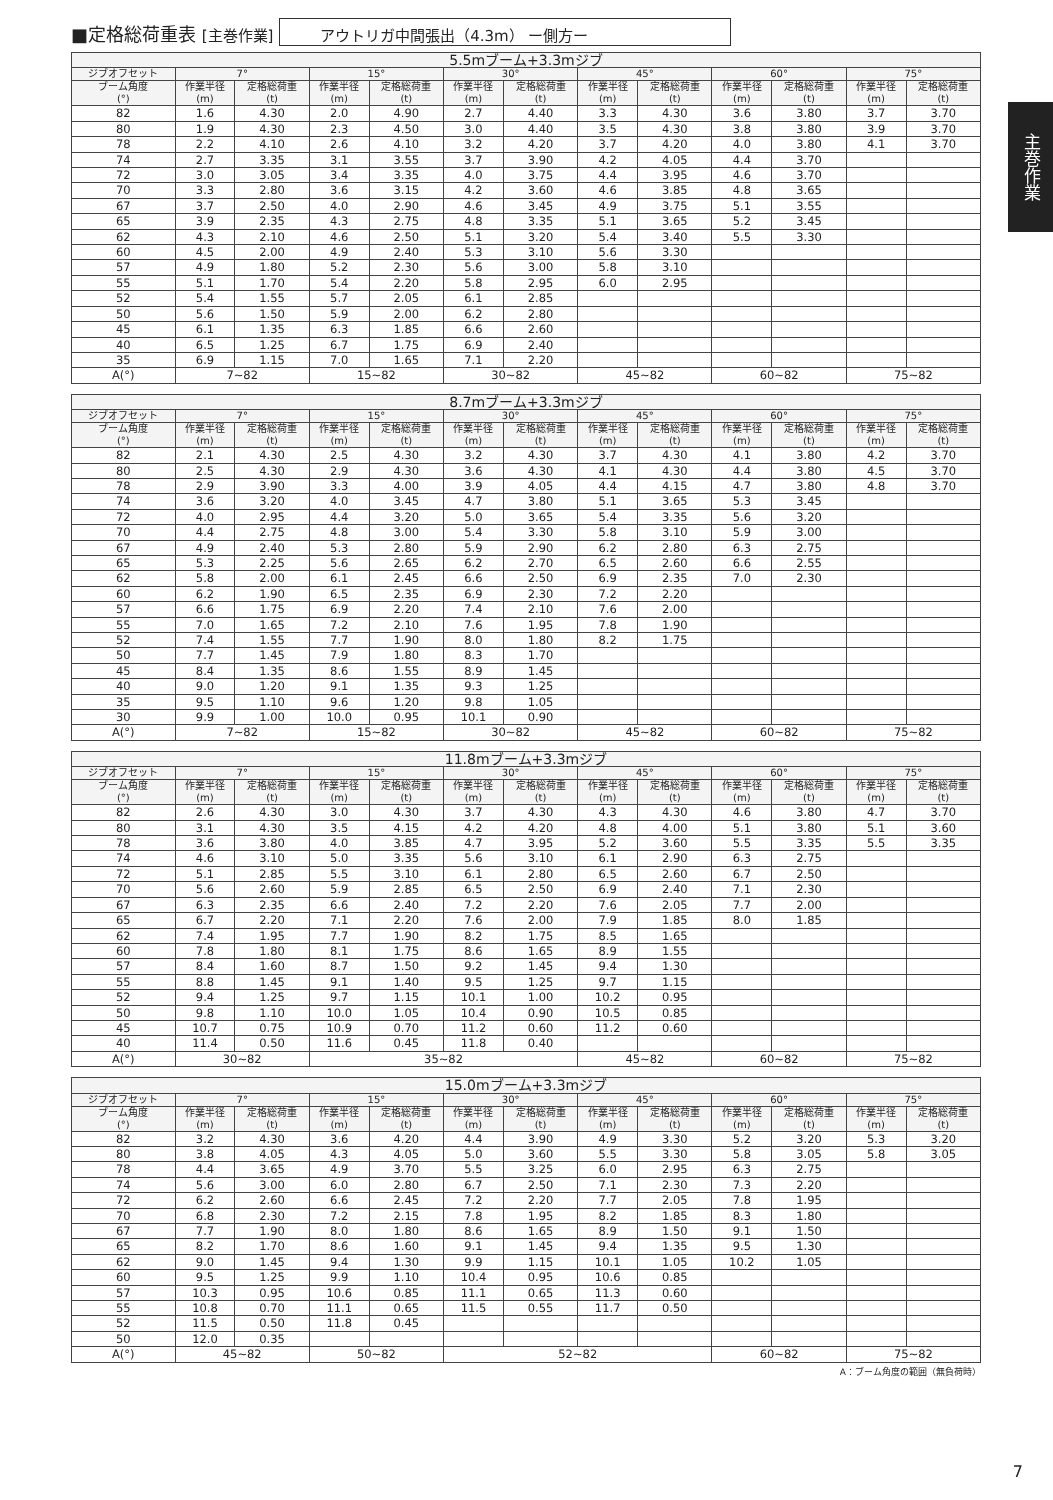主巻作業
■定格総荷重表 [主巻作業] アウトリガ中間張出（4.3m） ー側方ー
| 5.5mブーム+3.3mジブ | | | | | | | | | | | | |
| ジブオフセット | 7° | | 15° | | 30° | | 45° | | 60° | | 75° | |
| ブーム角度 (°) | 作業半径 (m) | 定格総荷重 (t) | 作業半径 (m) | 定格総荷重 (t) | 作業半径 (m) | 定格総荷重 (t) | 作業半径 (m) | 定格総荷重 (t) | 作業半径 (m) | 定格総荷重 (t) | 作業半径 (m) | 定格総荷重 (t) |
| 82 | 1.6 | 4.30 | 2.0 | 4.90 | 2.7 | 4.40 | 3.3 | 4.30 | 3.6 | 3.80 | 3.7 | 3.70 |
| 80 | 1.9 | 4.30 | 2.3 | 4.50 | 3.0 | 4.40 | 3.5 | 4.30 | 3.8 | 3.80 | 3.9 | 3.70 |
| 78 | 2.2 | 4.10 | 2.6 | 4.10 | 3.2 | 4.20 | 3.7 | 4.20 | 4.0 | 3.80 | 4.1 | 3.70 |
| 74 | 2.7 | 3.35 | 3.1 | 3.55 | 3.7 | 3.90 | 4.2 | 4.05 | 4.4 | 3.70 | | |
| 72 | 3.0 | 3.05 | 3.4 | 3.35 | 4.0 | 3.75 | 4.4 | 3.95 | 4.6 | 3.70 | | |
| 70 | 3.3 | 2.80 | 3.6 | 3.15 | 4.2 | 3.60 | 4.6 | 3.85 | 4.8 | 3.65 | | |
| 67 | 3.7 | 2.50 | 4.0 | 2.90 | 4.6 | 3.45 | 4.9 | 3.75 | 5.1 | 3.55 | | |
| 65 | 3.9 | 2.35 | 4.3 | 2.75 | 4.8 | 3.35 | 5.1 | 3.65 | 5.2 | 3.45 | | |
| 62 | 4.3 | 2.10 | 4.6 | 2.50 | 5.1 | 3.20 | 5.4 | 3.40 | 5.5 | 3.30 | | |
| 60 | 4.5 | 2.00 | 4.9 | 2.40 | 5.3 | 3.10 | 5.6 | 3.30 | | | | |
| 57 | 4.9 | 1.80 | 5.2 | 2.30 | 5.6 | 3.00 | 5.8 | 3.10 | | | | |
| 55 | 5.1 | 1.70 | 5.4 | 2.20 | 5.8 | 2.95 | 6.0 | 2.95 | | | | |
| 52 | 5.4 | 1.55 | 5.7 | 2.05 | 6.1 | 2.85 | | | | | | |
| 50 | 5.6 | 1.50 | 5.9 | 2.00 | 6.2 | 2.80 | | | | | | |
| 45 | 6.1 | 1.35 | 6.3 | 1.85 | 6.6 | 2.60 | | | | | | |
| 40 | 6.5 | 1.25 | 6.7 | 1.75 | 6.9 | 2.40 | | | | | | |
| 35 | 6.9 | 1.15 | 7.0 | 1.65 | 7.1 | 2.20 | | | | | | |
| A(°) | 7~82 | | 15~82 | | 30~82 | | 45~82 | | 60~82 | | 75~82 | |
| 8.7mブーム+3.3mジブ | | | | | | | | | | | | |
| ジブオフセット | 7° | | 15° | | 30° | | 45° | | 60° | | 75° | |
| ブーム角度 (°) | 作業半径 (m) | 定格総荷重 (t) | 作業半径 (m) | 定格総荷重 (t) | 作業半径 (m) | 定格総荷重 (t) | 作業半径 (m) | 定格総荷重 (t) | 作業半径 (m) | 定格総荷重 (t) | 作業半径 (m) | 定格総荷重 (t) |
| 82 | 2.1 | 4.30 | 2.5 | 4.30 | 3.2 | 4.30 | 3.7 | 4.30 | 4.1 | 3.80 | 4.2 | 3.70 |
| 80 | 2.5 | 4.30 | 2.9 | 4.30 | 3.6 | 4.30 | 4.1 | 4.30 | 4.4 | 3.80 | 4.5 | 3.70 |
| 78 | 2.9 | 3.90 | 3.3 | 4.00 | 3.9 | 4.05 | 4.4 | 4.15 | 4.7 | 3.80 | 4.8 | 3.70 |
| 74 | 3.6 | 3.20 | 4.0 | 3.45 | 4.7 | 3.80 | 5.1 | 3.65 | 5.3 | 3.45 | | |
| 72 | 4.0 | 2.95 | 4.4 | 3.20 | 5.0 | 3.65 | 5.4 | 3.35 | 5.6 | 3.20 | | |
| 70 | 4.4 | 2.75 | 4.8 | 3.00 | 5.4 | 3.30 | 5.8 | 3.10 | 5.9 | 3.00 | | |
| 67 | 4.9 | 2.40 | 5.3 | 2.80 | 5.9 | 2.90 | 6.2 | 2.80 | 6.3 | 2.75 | | |
| 65 | 5.3 | 2.25 | 5.6 | 2.65 | 6.2 | 2.70 | 6.5 | 2.60 | 6.6 | 2.55 | | |
| 62 | 5.8 | 2.00 | 6.1 | 2.45 | 6.6 | 2.50 | 6.9 | 2.35 | 7.0 | 2.30 | | |
| 60 | 6.2 | 1.90 | 6.5 | 2.35 | 6.9 | 2.30 | 7.2 | 2.20 | | | | |
| 57 | 6.6 | 1.75 | 6.9 | 2.20 | 7.4 | 2.10 | 7.6 | 2.00 | | | | |
| 55 | 7.0 | 1.65 | 7.2 | 2.10 | 7.6 | 1.95 | 7.8 | 1.90 | | | | |
| 52 | 7.4 | 1.55 | 7.7 | 1.90 | 8.0 | 1.80 | 8.2 | 1.75 | | | | |
| 50 | 7.7 | 1.45 | 7.9 | 1.80 | 8.3 | 1.70 | | | | | | |
| 45 | 8.4 | 1.35 | 8.6 | 1.55 | 8.9 | 1.45 | | | | | | |
| 40 | 9.0 | 1.20 | 9.1 | 1.35 | 9.3 | 1.25 | | | | | | |
| 35 | 9.5 | 1.10 | 9.6 | 1.20 | 9.8 | 1.05 | | | | | | |
| 30 | 9.9 | 1.00 | 10.0 | 0.95 | 10.1 | 0.90 | | | | | | |
| A(°) | 7~82 | | 15~82 | | 30~82 | | 45~82 | | 60~82 | | 75~82 | |
| 11.8mブーム+3.3mジブ | | | | | | | | | | | | |
| ジブオフセット | 7° | | 15° | | 30° | | 45° | | 60° | | 75° | |
| ブーム角度 (°) | 作業半径 (m) | 定格総荷重 (t) | 作業半径 (m) | 定格総荷重 (t) | 作業半径 (m) | 定格総荷重 (t) | 作業半径 (m) | 定格総荷重 (t) | 作業半径 (m) | 定格総荷重 (t) | 作業半径 (m) | 定格総荷重 (t) |
| 82 | 2.6 | 4.30 | 3.0 | 4.30 | 3.7 | 4.30 | 4.3 | 4.30 | 4.6 | 3.80 | 4.7 | 3.70 |
| 80 | 3.1 | 4.30 | 3.5 | 4.15 | 4.2 | 4.20 | 4.8 | 4.00 | 5.1 | 3.80 | 5.1 | 3.60 |
| 78 | 3.6 | 3.80 | 4.0 | 3.85 | 4.7 | 3.95 | 5.2 | 3.60 | 5.5 | 3.35 | 5.5 | 3.35 |
| 74 | 4.6 | 3.10 | 5.0 | 3.35 | 5.6 | 3.10 | 6.1 | 2.90 | 6.3 | 2.75 | | |
| 72 | 5.1 | 2.85 | 5.5 | 3.10 | 6.1 | 2.80 | 6.5 | 2.60 | 6.7 | 2.50 | | |
| 70 | 5.6 | 2.60 | 5.9 | 2.85 | 6.5 | 2.50 | 6.9 | 2.40 | 7.1 | 2.30 | | |
| 67 | 6.3 | 2.35 | 6.6 | 2.40 | 7.2 | 2.20 | 7.6 | 2.05 | 7.7 | 2.00 | | |
| 65 | 6.7 | 2.20 | 7.1 | 2.20 | 7.6 | 2.00 | 7.9 | 1.85 | 8.0 | 1.85 | | |
| 62 | 7.4 | 1.95 | 7.7 | 1.90 | 8.2 | 1.75 | 8.5 | 1.65 | | | | |
| 60 | 7.8 | 1.80 | 8.1 | 1.75 | 8.6 | 1.65 | 8.9 | 1.55 | | | | |
| 57 | 8.4 | 1.60 | 8.7 | 1.50 | 9.2 | 1.45 | 9.4 | 1.30 | | | | |
| 55 | 8.8 | 1.45 | 9.1 | 1.40 | 9.5 | 1.25 | 9.7 | 1.15 | | | | |
| 52 | 9.4 | 1.25 | 9.7 | 1.15 | 10.1 | 1.00 | 10.2 | 0.95 | | | | |
| 50 | 9.8 | 1.10 | 10.0 | 1.05 | 10.4 | 0.90 | 10.5 | 0.85 | | | | |
| 45 | 10.7 | 0.75 | 10.9 | 0.70 | 11.2 | 0.60 | 11.2 | 0.60 | | | | |
| 40 | 11.4 | 0.50 | 11.6 | 0.45 | 11.8 | 0.40 | | | | | | |
| A(°) | 30~82 | | 35~82 | | | | 45~82 | | 60~82 | | 75~82 | |
| 15.0mブーム+3.3mジブ | | | | | | | | | | | | |
| ジブオフセット | 7° | | 15° | | 30° | | 45° | | 60° | | 75° | |
| ブーム角度 (°) | 作業半径 (m) | 定格総荷重 (t) | 作業半径 (m) | 定格総荷重 (t) | 作業半径 (m) | 定格総荷重 (t) | 作業半径 (m) | 定格総荷重 (t) | 作業半径 (m) | 定格総荷重 (t) | 作業半径 (m) | 定格総荷重 (t) |
| 82 | 3.2 | 4.30 | 3.6 | 4.20 | 4.4 | 3.90 | 4.9 | 3.30 | 5.2 | 3.20 | 5.3 | 3.20 |
| 80 | 3.8 | 4.05 | 4.3 | 4.05 | 5.0 | 3.60 | 5.5 | 3.30 | 5.8 | 3.05 | 5.8 | 3.05 |
| 78 | 4.4 | 3.65 | 4.9 | 3.70 | 5.5 | 3.25 | 6.0 | 2.95 | 6.3 | 2.75 | | |
| 74 | 5.6 | 3.00 | 6.0 | 2.80 | 6.7 | 2.50 | 7.1 | 2.30 | 7.3 | 2.20 | | |
| 72 | 6.2 | 2.60 | 6.6 | 2.45 | 7.2 | 2.20 | 7.7 | 2.05 | 7.8 | 1.95 | | |
| 70 | 6.8 | 2.30 | 7.2 | 2.15 | 7.8 | 1.95 | 8.2 | 1.85 | 8.3 | 1.80 | | |
| 67 | 7.7 | 1.90 | 8.0 | 1.80 | 8.6 | 1.65 | 8.9 | 1.50 | 9.1 | 1.50 | | |
| 65 | 8.2 | 1.70 | 8.6 | 1.60 | 9.1 | 1.45 | 9.4 | 1.35 | 9.5 | 1.30 | | |
| 62 | 9.0 | 1.45 | 9.4 | 1.30 | 9.9 | 1.15 | 10.1 | 1.05 | 10.2 | 1.05 | | |
| 60 | 9.5 | 1.25 | 9.9 | 1.10 | 10.4 | 0.95 | 10.6 | 0.85 | | | | |
| 57 | 10.3 | 0.95 | 10.6 | 0.85 | 11.1 | 0.65 | 11.3 | 0.60 | | | | |
| 55 | 10.8 | 0.70 | 11.1 | 0.65 | 11.5 | 0.55 | 11.7 | 0.50 | | | | |
| 52 | 11.5 | 0.50 | 11.8 | 0.45 | | | | | | | | |
| 50 | 12.0 | 0.35 | | | | | | | | | | |
| A(°) | 45~82 | | 50~82 | | 52~82 | | | | 60~82 | | 75~82 | |
A：ブーム角度の範囲（無負荷時）
7